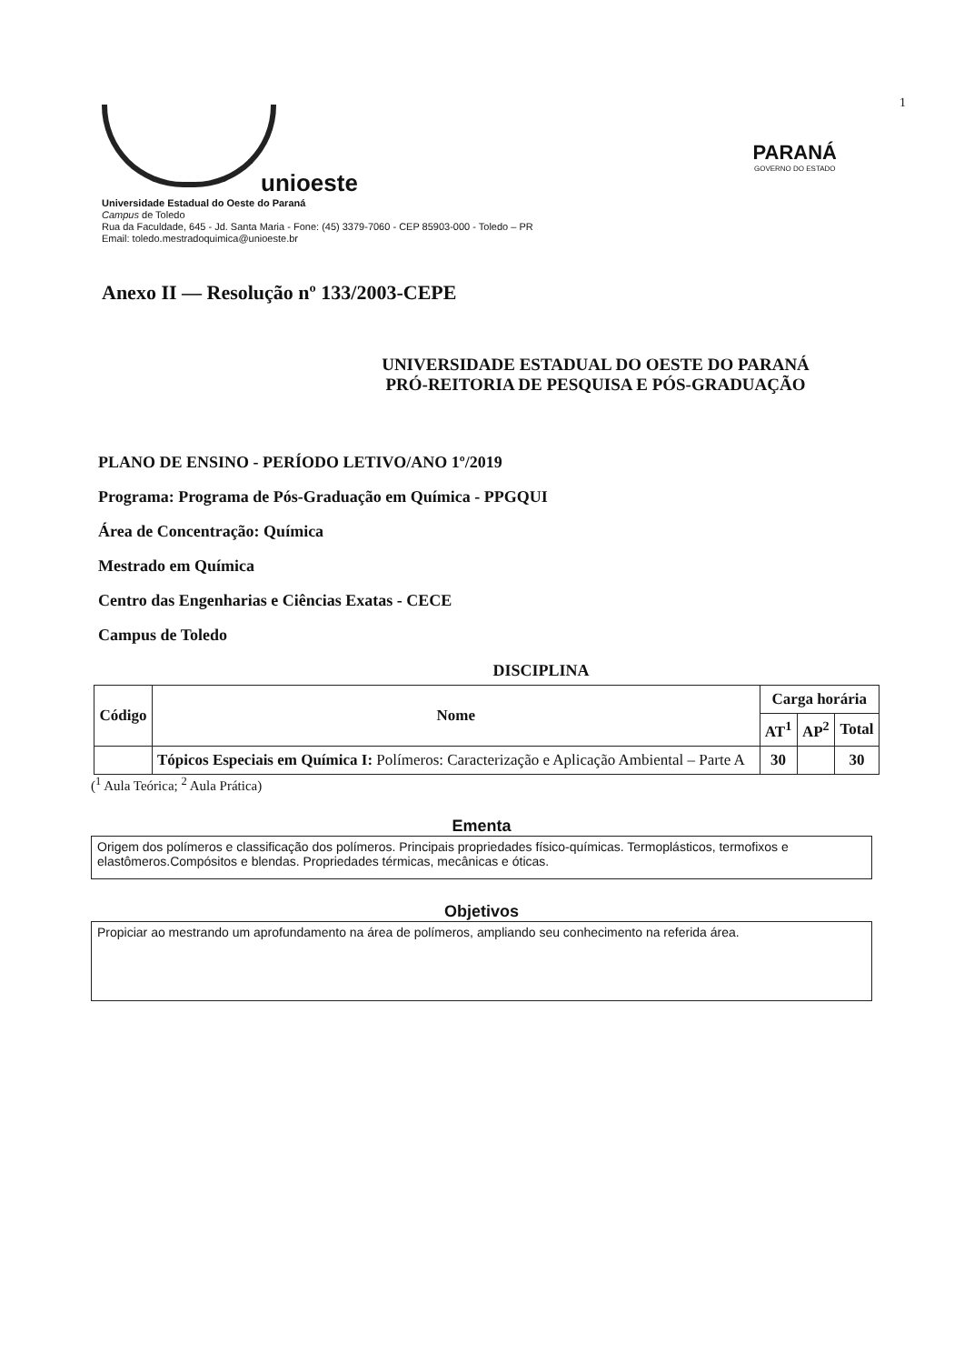1
unioeste
Universidade Estadual do Oeste do Paraná
Campus de Toledo
Rua da Faculdade, 645 - Jd. Santa Maria - Fone: (45) 3379-7060 - CEP 85903-000 - Toledo – PR
Email: toledo.mestradoquimica@unioeste.br
PARANÁ
GOVERNO DO ESTADO
Anexo II — Resolução nº 133/2003-CEPE
UNIVERSIDADE ESTADUAL DO OESTE DO PARANÁ
PRÓ-REITORIA DE PESQUISA E PÓS-GRADUAÇÃO
PLANO DE ENSINO - PERÍODO LETIVO/ANO 1º/2019
Programa: Programa de Pós-Graduação em Química - PPGQUI
Área de Concentração: Química
Mestrado em Química
Centro das Engenharias e Ciências Exatas - CECE
Campus de Toledo
DISCIPLINA
| Código | Nome | Carga horária | | |
| --- | --- | --- | --- | --- |
| | | AT<sup>1</sup> | AP<sup>2</sup> | Total |
| | Tópicos Especiais em Química I: Polímeros: Caracterização e Aplicação Ambiental – Parte A | 30 | | 30 |
(<sup>1</sup> Aula Teórica; <sup>2</sup> Aula Prática)
Ementa
Origem dos polímeros e classificação dos polímeros. Principais propriedades físico-químicas. Termoplásticos, termofixos e elastômeros.Compósitos e blendas. Propriedades térmicas, mecânicas e óticas.
Objetivos
Propiciar ao mestrando um aprofundamento na área de polímeros, ampliando seu conhecimento na referida área.